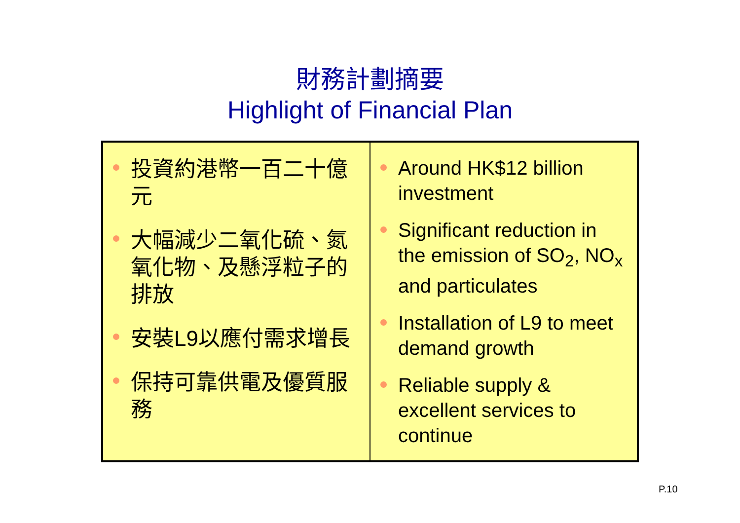財務計劃摘要
Highlight of Financial Plan
| 投資約港幣一百二十億元 大幅減少二氧化硫、氮氧化物、及懸浮粒子的排放 安裝L9以應付需求增長 保持可靠供電及優質服務 | Around HK$12 billion investment Significant reduction in the emission of SO<sub>2</sub>, NO<sub>x</sub> and particulates Installation of L9 to meet demand growth Reliable supply & excellent services to continue |
P.10